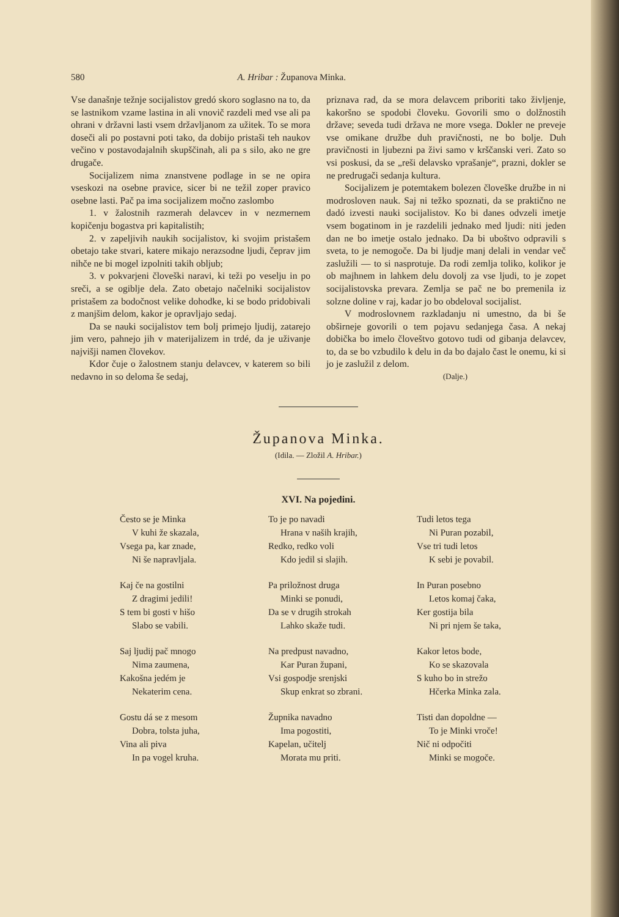580 A. Hribar : Županova Minka.
Vse današnje težnje socijalistov gredó skoro soglasno na to, da se lastnikom vzame lastina in ali vnovič razdeli med vse ali pa ohrani v državni lasti vsem državljanom za užitek. To se mora doseči ali po postavni poti tako, da dobijo pristaši teh naukov večino v postavodajalnih skupščinah, ali pa s silo, ako ne gre drugače.
Socijalizem nima znanstvene podlage in se ne opira vseskozi na osebne pravice, sicer bi ne težil zoper pravico osebne lasti. Pač pa ima socijalizem močno zaslombo
1. v žalostnih razmerah delavcev in v nezmernem kopičenju bogastva pri kapitalistih;
2. v zapeljivih naukih socijalistov, ki svojim pristašem obetajo take stvari, katere mikajo nerazsodne ljudi, čeprav jim nihče ne bi mogel izpolniti takih obljub;
3. v pokvarjeni človeški naravi, ki teži po veselju in po sreči, a se ogiblje dela. Zato obetajo načelniki socijalistov pristašem za bodočnost velike dohodke, ki se bodo pridobivali z manjšim delom, kakor je opravljajo sedaj.
Da se nauki socijalistov tem bolj primejo ljudij, zatarejo jim vero, pahnejo jih v materijalizem in trdé, da je uživanje najvišji namen človekov.
Kdor čuje o žalostnem stanju delavcev, v katerem so bili nedavno in so deloma še sedaj,
priznava rad, da se mora delavcem priboriti tako življenje, kakoršno se spodobi človeku. Govorili smo o dolžnostih države; seveda tudi država ne more vsega. Dokler ne preveje vse omikane družbe duh pravičnosti, ne bo bolje. Duh pravičnosti in ljubezni pa živi samo v krščanski veri. Zato so vsi poskusi, da se „reši delavsko vprašanje“, prazni, dokler se ne predrugači sedanja kultura.
Socijalizem je potemtakem bolezen človeške družbe in ni modrosloven nauk. Saj ni težko spoznati, da se praktično ne dadó izvesti nauki socijalistov. Ko bi danes odvzeli imetje vsem bogatinom in je razdelili jednako med ljudi: niti jeden dan ne bo imetje ostalo jednako. Da bi uboštvo odpravili s sveta, to je nemogoče. Da bi ljudje manj delali in vendar več zaslužili — to si nasprotuje. Da rodi zemlja toliko, kolikor je ob majhnem in lahkem delu dovolj za vse ljudi, to je zopet socijalistovska prevara. Zemlja se pač ne bo premenila iz solzne doline v raj, kadar jo bo obdeloval socijalist.
V modroslovnem razkladanju ni umestno, da bi še obširneje govorili o tem pojavu sedanjega časa. A nekaj dobička bo imelo človeštvo gotovo tudi od gibanja delavcev, to, da se bo vzbudilo k delu in da bo dajalo čast le onemu, ki si jo je zaslužil z delom.
(Dalje.)
Županova Minka.
(Idila. — Zložil A. Hribar.)
XVI. Na pojedini.
Često se je Minka
V kuhi že skazala,
Vsega pa, kar znade,
Ni še napravljala.
Kaj če na gostilni
Z dragimi jedili!
S tem bi gosti v hišo
Slabo se vabili.
Saj ljudij pač mnogo
Nima zaumena,
Kakošna jedém je
Nekaterim cena.
Gostu dá se z mesom
Dobra, tolsta juha,
Vina ali piva
In pa vogel kruha.
To je po navadi
Hrana v naših krajih,
Redko, redko voli
Kdo jedil si slajih.
Pa priložnost druga
Minki se ponudi,
Da se v drugih strokah
Lahko skaže tudi.
Na predpust navadno,
Kar Puran župani,
Vsi gospodje srenjski
Skup enkrat so zbrani.
Župnika navadno
Ima pogostiti,
Kapelan, učitelj
Morata mu priti.
Tudi letos tega
Ni Puran pozabil,
Vse tri tudi letos
K sebi je povabil.
In Puran posebno
Letos komaj čaka,
Ker gostija bila
Ni pri njem še taka,
Kakor letos bode,
Ko se skazovala
S kuho bo in strežo
Hčerka Minka zala.
Tisti dan dopoldne —
To je Minki vroče!
Nič ni odpočiti
Minki se mogoče.